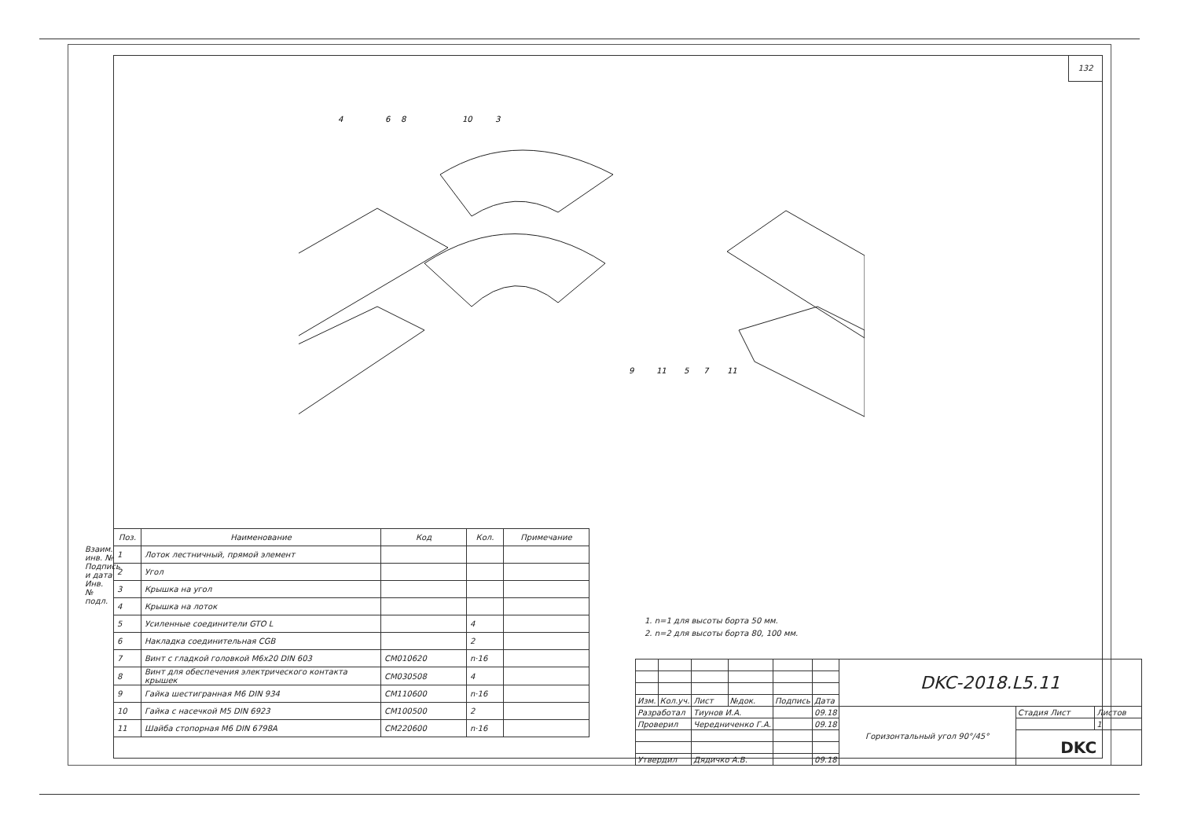132
4
6
8
10
3
9
11
5
7
11
| Поз. | Наименование | Код | Кол. | Примечание |
| --- | --- | --- | --- | --- |
| 1 | Лоток лестничный, прямой элемент | | | |
| 2 | Угол | | | |
| 3 | Крышка на угол | | | |
| 4 | Крышка на лоток | | | |
| 5 | Усиленные соединители GTO L | | 4 | |
| 6 | Накладка соединительная CGB | | 2 | |
| 7 | Винт с гладкой головкой М6х20 DIN 603 | CM010620 | n·16 | |
| 8 | Винт для обеспечения электрического контакта крышек | CM030508 | 4 | |
| 9 | Гайка шестигранная М6 DIN 934 | CM110600 | n·16 | |
| 10 | Гайка с насечкой М5 DIN 6923 | CM100500 | 2 | |
| 11 | Шайба стопорная М6 DIN 6798A | CM220600 | n·16 | |
Взаим. инв. №
Подпись и дата
Инв. № подл.
1. n=1 для высоты борта 50 мм.
2. n=2 для высоты борта 80, 100 мм.
| | | | | | | DKC-2018.L5.11 | | |
| Изм. | Кол.уч. | Лист | №док. | Подпись | Дата | | | |
| Разработал | | Тиунов И.А. | | | 09.18 | Горизонтальный угол 90°/45° | Стадия Лист | Листов |
| Проверил | | Чередниченко Г.А. | | | 09.18 | | | 1 |
| | | | | | | | DKC | |
| Утвердил | | Дядичко А.В. | | | 09.18 | | | |